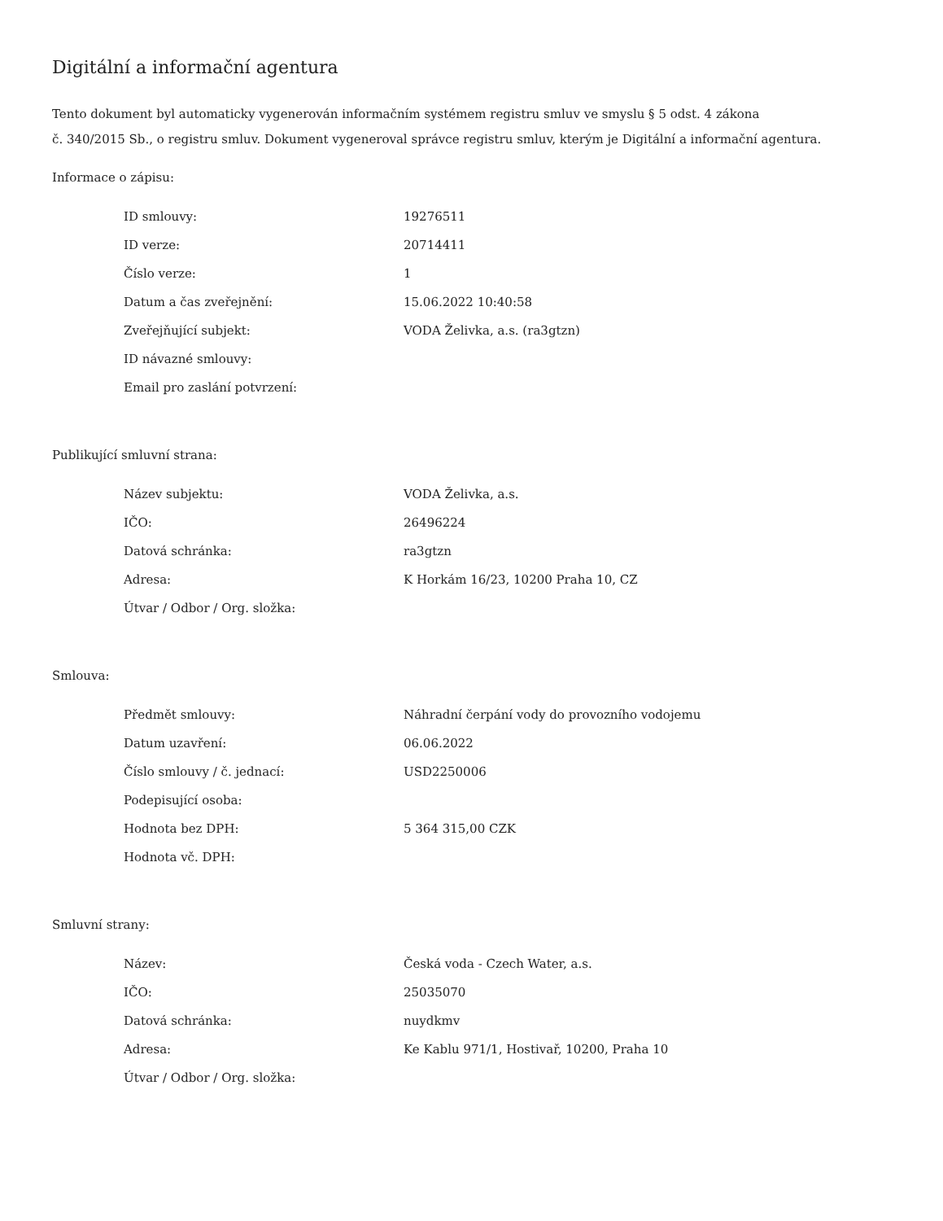Digitální a informační agentura
Tento dokument byl automaticky vygenerován informačním systémem registru smluv ve smyslu § 5 odst. 4 zákona
č. 340/2015 Sb., o registru smluv. Dokument vygeneroval správce registru smluv, kterým je Digitální a informační agentura.
Informace o zápisu:
| ID smlouvy: | 19276511 |
| ID verze: | 20714411 |
| Číslo verze: | 1 |
| Datum a čas zveřejnění: | 15.06.2022 10:40:58 |
| Zveřejňující subjekt: | VODA Želivka, a.s. (ra3gtzn) |
| ID návazné smlouvy: | |
| Email pro zaslání potvrzení: | |
Publikující smluvní strana:
| Název subjektu: | VODA Želivka, a.s. |
| IČO: | 26496224 |
| Datová schránka: | ra3gtzn |
| Adresa: | K Horkám 16/23, 10200 Praha 10, CZ |
| Útvar / Odbor / Org. složka: | |
Smlouva:
| Předmět smlouvy: | Náhradní čerpání vody do provozního vodojemu |
| Datum uzavření: | 06.06.2022 |
| Číslo smlouvy / č. jednací: | USD2250006 |
| Podepisující osoba: | |
| Hodnota bez DPH: | 5 364 315,00 CZK |
| Hodnota vč. DPH: | |
Smluvní strany:
| Název: | Česká voda - Czech Water, a.s. |
| IČO: | 25035070 |
| Datová schránka: | nuydkmv |
| Adresa: | Ke Kablu 971/1, Hostivař, 10200, Praha 10 |
| Útvar / Odbor / Org. složka: | |